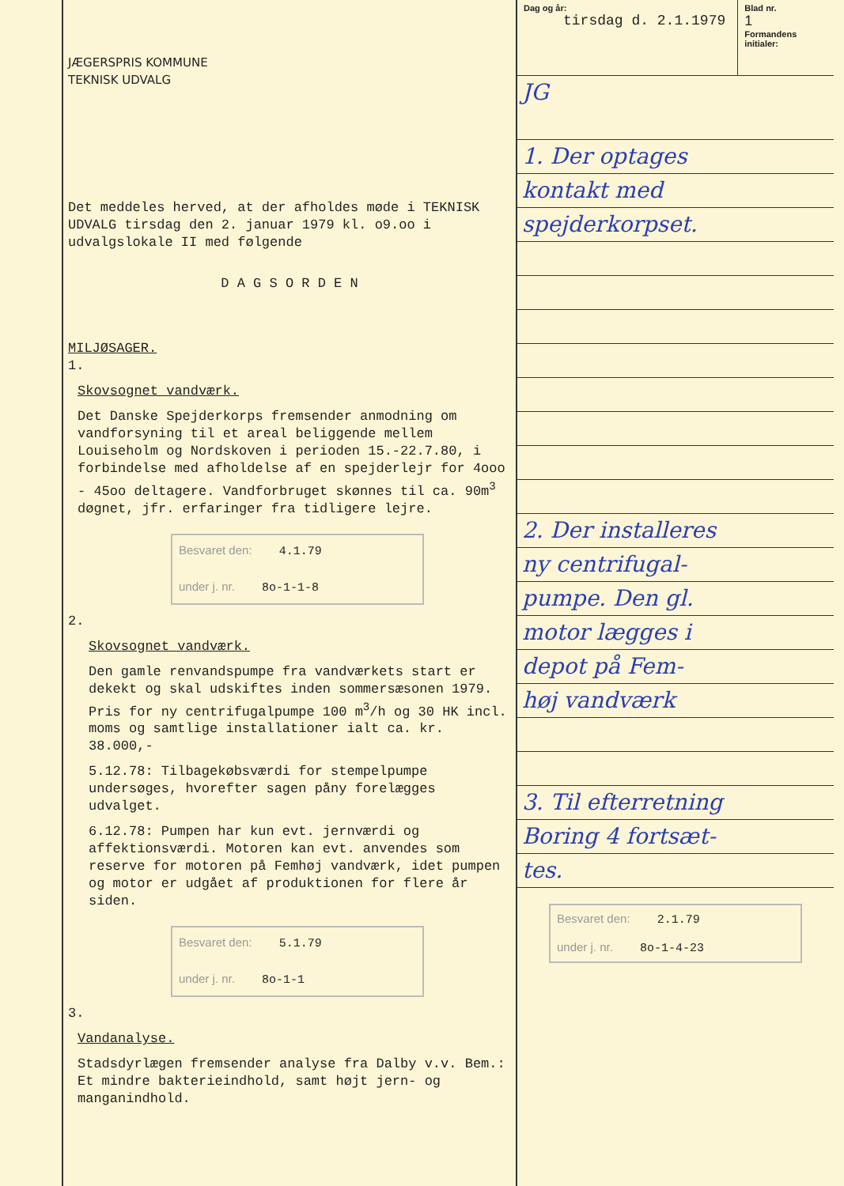JÆGERSPRIS KOMMUNE
TEKNISK UDVALG
Det meddeles herved, at der afholdes møde i TEKNISK UDVALG tirsdag den 2. januar 1979 kl. o9.oo i udvalgslokale II med følgende
D A G S O R D E N
MILJØSAGER.
1.
Skovsognet vandværk.
Det Danske Spejderkorps fremsender anmodning om vandforsyning til et areal beliggende mellem Louiseholm og Nordskoven i perioden 15.-22.7.80, i forbindelse med afholdelse af en spejderlejr for 4ooo - 45oo deltagere. Vandforbruget skønnes til ca. 90m<sup>3</sup> døgnet, jfr. erfaringer fra tidligere lejre.
Besvaret den: 4.1.79
under j. nr. 8o-1-1-8
2.
Skovsognet vandværk.
Den gamle renvandspumpe fra vandværkets start er dekekt og skal udskiftes inden sommersæsonen 1979. Pris for ny centrifugalpumpe 100 m<sup>3</sup>/h og 30 HK incl. moms og samtlige installationer ialt ca. kr. 38.000,-
5.12.78: Tilbagekøbsværdi for stempelpumpe undersøges, hvorefter sagen påny forelægges udvalget.
6.12.78: Pumpen har kun evt. jernværdi og affektionsværdi. Motoren kan evt. anvendes som reserve for motoren på Femhøj vandværk, idet pumpen og motor er udgået af produktionen for flere år siden.
Besvaret den: 5.1.79
under j. nr. 8o-1-1
3.
Vandanalyse.
Stadsdyrlægen fremsender analyse fra Dalby v.v. Bem.: Et mindre bakterieindhold, samt højt jern- og manganindhold.
Dag og år:
tirsdag d. 2.1.1979
Blad nr.
1
Formandens initialer:
JG
1. Der optages
kontakt med
spejderkorpset.
2. Der installeres
ny centrifugal-
pumpe. Den gl.
motor lægges i
depot på Fem-
høj vandværk
3. Til efterretning
Boring 4 fortsæt-
tes.
Besvaret den: 2.1.79
under j. nr. 8o-1-4-23